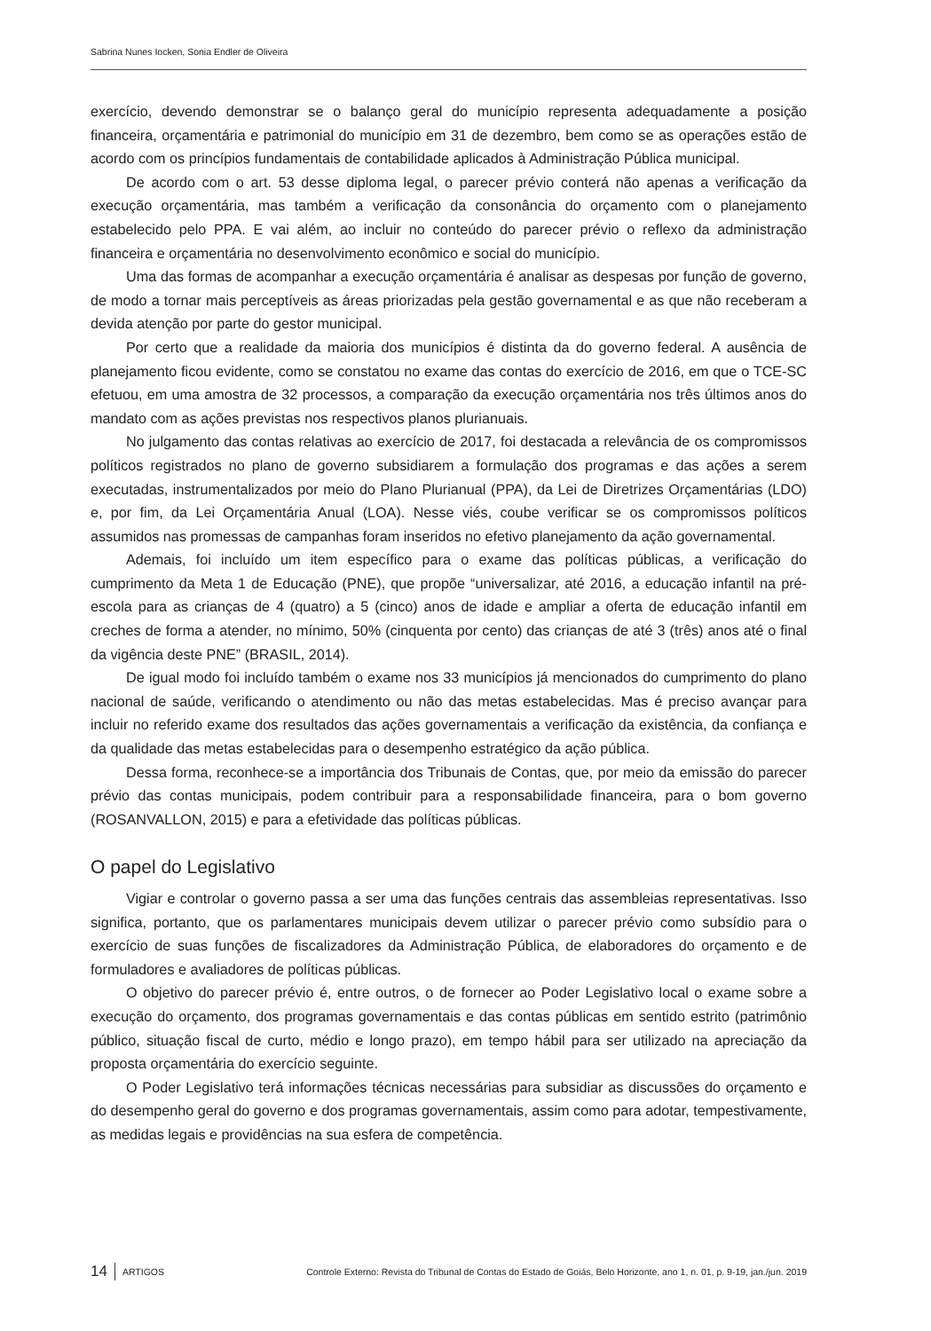Sabrina Nunes Iocken, Sonia Endler de Oliveira
exercício, devendo demonstrar se o balanço geral do município representa adequadamente a posição financeira, orçamentária e patrimonial do município em 31 de dezembro, bem como se as operações estão de acordo com os princípios fundamentais de contabilidade aplicados à Administração Pública municipal.
De acordo com o art. 53 desse diploma legal, o parecer prévio conterá não apenas a verificação da execução orçamentária, mas também a verificação da consonância do orçamento com o planejamento estabelecido pelo PPA. E vai além, ao incluir no conteúdo do parecer prévio o reflexo da administração financeira e orçamentária no desenvolvimento econômico e social do município.
Uma das formas de acompanhar a execução orçamentária é analisar as despesas por função de governo, de modo a tornar mais perceptíveis as áreas priorizadas pela gestão governamental e as que não receberam a devida atenção por parte do gestor municipal.
Por certo que a realidade da maioria dos municípios é distinta da do governo federal. A ausência de planejamento ficou evidente, como se constatou no exame das contas do exercício de 2016, em que o TCE-SC efetuou, em uma amostra de 32 processos, a comparação da execução orçamentária nos três últimos anos do mandato com as ações previstas nos respectivos planos plurianuais.
No julgamento das contas relativas ao exercício de 2017, foi destacada a relevância de os compromissos políticos registrados no plano de governo subsidiarem a formulação dos programas e das ações a serem executadas, instrumentalizados por meio do Plano Plurianual (PPA), da Lei de Diretrizes Orçamentárias (LDO) e, por fim, da Lei Orçamentária Anual (LOA). Nesse viés, coube verificar se os compromissos políticos assumidos nas promessas de campanhas foram inseridos no efetivo planejamento da ação governamental.
Ademais, foi incluído um item específico para o exame das políticas públicas, a verificação do cumprimento da Meta 1 de Educação (PNE), que propõe “universalizar, até 2016, a educação infantil na pré-escola para as crianças de 4 (quatro) a 5 (cinco) anos de idade e ampliar a oferta de educação infantil em creches de forma a atender, no mínimo, 50% (cinquenta por cento) das crianças de até 3 (três) anos até o final da vigência deste PNE” (BRASIL, 2014).
De igual modo foi incluído também o exame nos 33 municípios já mencionados do cumprimento do plano nacional de saúde, verificando o atendimento ou não das metas estabelecidas. Mas é preciso avançar para incluir no referido exame dos resultados das ações governamentais a verificação da existência, da confiança e da qualidade das metas estabelecidas para o desempenho estratégico da ação pública.
Dessa forma, reconhece-se a importância dos Tribunais de Contas, que, por meio da emissão do parecer prévio das contas municipais, podem contribuir para a responsabilidade financeira, para o bom governo (ROSANVALLON, 2015) e para a efetividade das políticas públicas.
O papel do Legislativo
Vigiar e controlar o governo passa a ser uma das funções centrais das assembleias representativas. Isso significa, portanto, que os parlamentares municipais devem utilizar o parecer prévio como subsídio para o exercício de suas funções de fiscalizadores da Administração Pública, de elaboradores do orçamento e de formuladores e avaliadores de políticas públicas.
O objetivo do parecer prévio é, entre outros, o de fornecer ao Poder Legislativo local o exame sobre a execução do orçamento, dos programas governamentais e das contas públicas em sentido estrito (patrimônio público, situação fiscal de curto, médio e longo prazo), em tempo hábil para ser utilizado na apreciação da proposta orçamentária do exercício seguinte.
O Poder Legislativo terá informações técnicas necessárias para subsidiar as discussões do orçamento e do desempenho geral do governo e dos programas governamentais, assim como para adotar, tempestivamente, as medidas legais e providências na sua esfera de competência.
14 ARTIGOS Controle Externo: Revista do Tribunal de Contas do Estado de Goiás, Belo Horizonte, ano 1, n. 01, p. 9-19, jan./jun. 2019